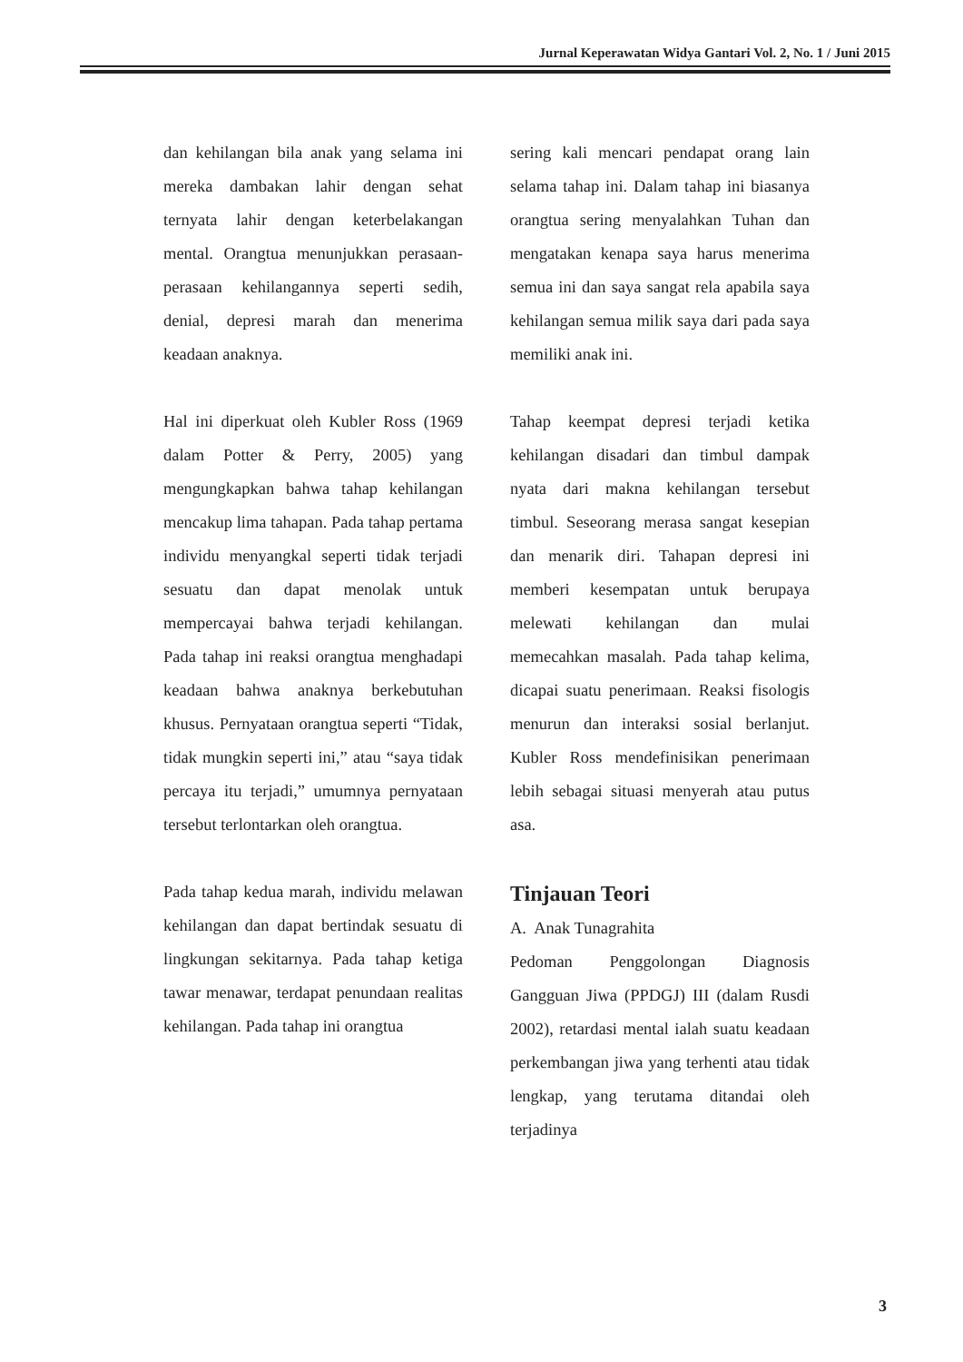Jurnal Keperawatan Widya Gantari Vol. 2, No. 1 / Juni 2015
dan kehilangan bila anak yang selama ini mereka dambakan lahir dengan sehat ternyata lahir dengan keterbelakangan mental. Orangtua menunjukkan perasaan-perasaan kehilangannya seperti sedih, denial, depresi marah dan menerima keadaan anaknya.
Hal ini diperkuat oleh Kubler Ross (1969 dalam Potter & Perry, 2005) yang mengungkapkan bahwa tahap kehilangan mencakup lima tahapan. Pada tahap pertama individu menyangkal seperti tidak terjadi sesuatu dan dapat menolak untuk mempercayai bahwa terjadi kehilangan. Pada tahap ini reaksi orangtua menghadapi keadaan bahwa anaknya berkebutuhan khusus. Pernyataan orangtua seperti “Tidak, tidak mungkin seperti ini,” atau “saya tidak percaya itu terjadi,” umumnya pernyataan tersebut terlontarkan oleh orangtua.
Pada tahap kedua marah, individu melawan kehilangan dan dapat bertindak sesuatu di lingkungan sekitarnya. Pada tahap ketiga tawar menawar, terdapat penundaan realitas kehilangan. Pada tahap ini orangtua
sering kali mencari pendapat orang lain selama tahap ini. Dalam tahap ini biasanya orangtua sering menyalahkan Tuhan dan mengatakan kenapa saya harus menerima semua ini dan saya sangat rela apabila saya kehilangan semua milik saya dari pada saya memiliki anak ini.
Tahap keempat depresi terjadi ketika kehilangan disadari dan timbul dampak nyata dari makna kehilangan tersebut timbul. Seseorang merasa sangat kesepian dan menarik diri. Tahapan depresi ini memberi kesempatan untuk berupaya melewati kehilangan dan mulai memecahkan masalah. Pada tahap kelima, dicapai suatu penerimaan. Reaksi fisologis menurun dan interaksi sosial berlanjut. Kubler Ross mendefinisikan penerimaan lebih sebagai situasi menyerah atau putus asa.
Tinjauan Teori
A. Anak Tunagrahita
Pedoman Penggolongan Diagnosis Gangguan Jiwa (PPDGJ) III (dalam Rusdi 2002), retardasi mental ialah suatu keadaan perkembangan jiwa yang terhenti atau tidak lengkap, yang terutama ditandai oleh terjadinya
3